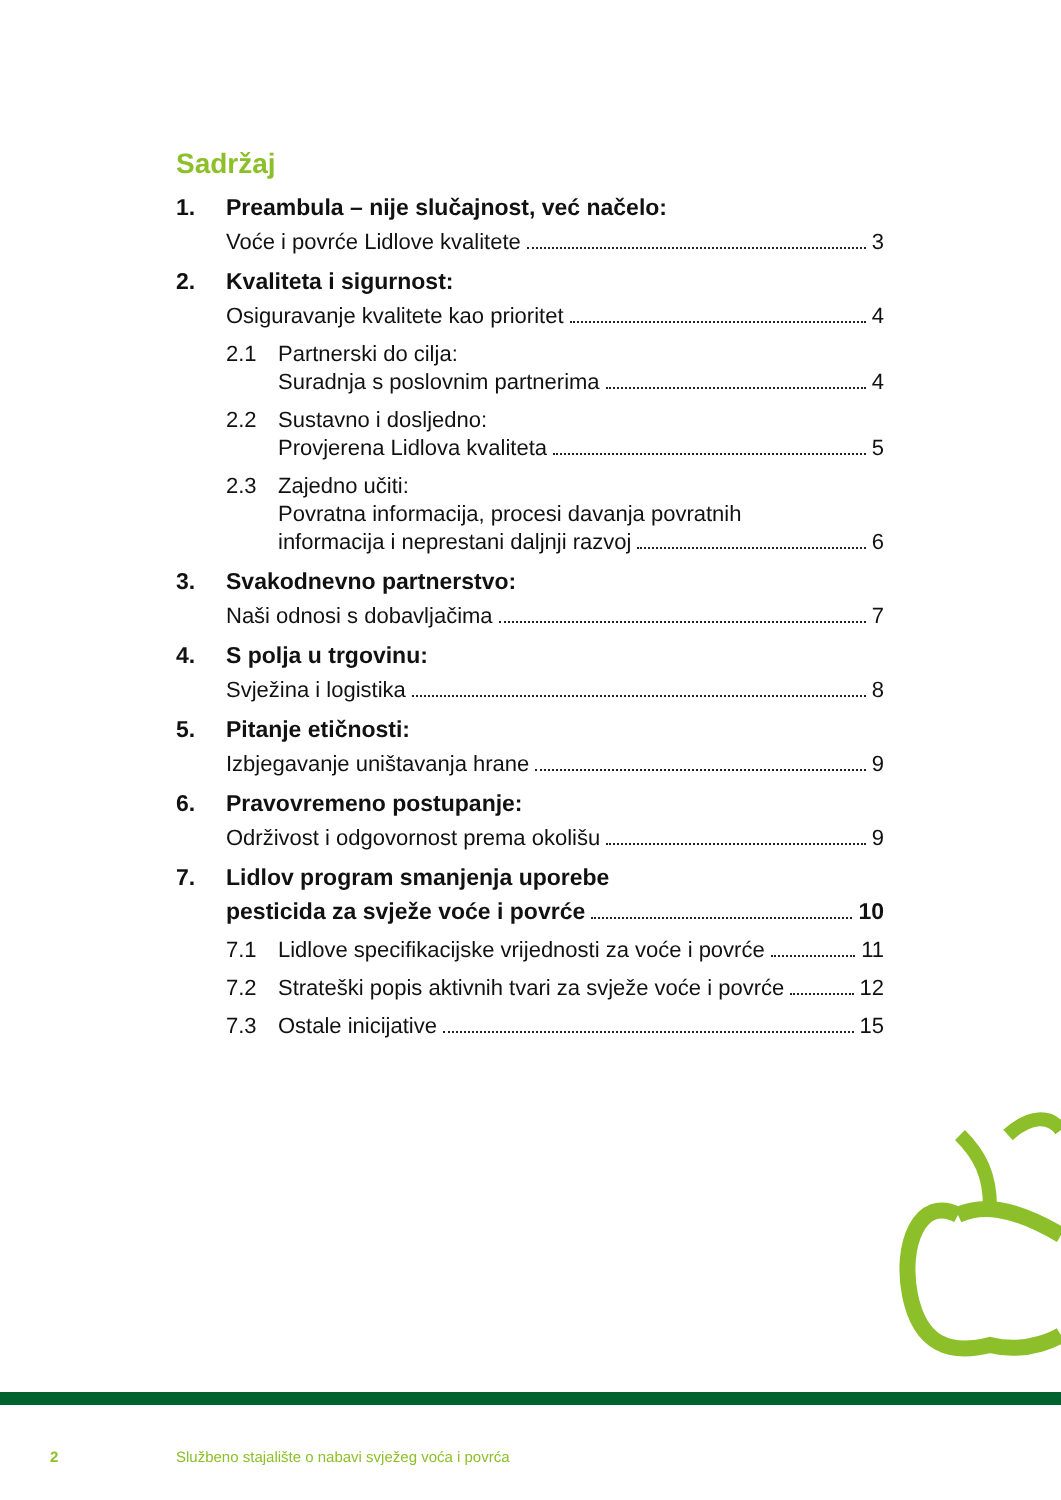Sadržaj
1. Preambula – nije slučajnost, već načelo:
Voće i povrće Lidlove kvalitete 3
2. Kvaliteta i sigurnost:
Osiguravanje kvalitete kao prioritet 4
2.1 Partnerski do cilja:
Suradnja s poslovnim partnerima 4
2.2 Sustavno i dosljedno:
Provjerena Lidlova kvaliteta 5
2.3 Zajedno učiti:
Povratna informacija, procesi davanja povratnih
informacija i neprestani daljnji razvoj 6
3. Svakodnevno partnerstvo:
Naši odnosi s dobavljačima 7
4. S polja u trgovinu:
Svježina i logistika 8
5. Pitanje etičnosti:
Izbjegavanje uništavanja hrane 9
6. Pravovremeno postupanje:
Održivost i odgovornost prema okolišu 9
7. Lidlov program smanjenja uporebe
pesticida za svježe voće i povrće 10
7.1 Lidlove specifikacijske vrijednosti za voće i povrće 11
7.2 Strateški popis aktivnih tvari za svježe voće i povrće 12
7.3 Ostale inicijative 15
2
Službeno stajalište o nabavi svježeg voća i povrća